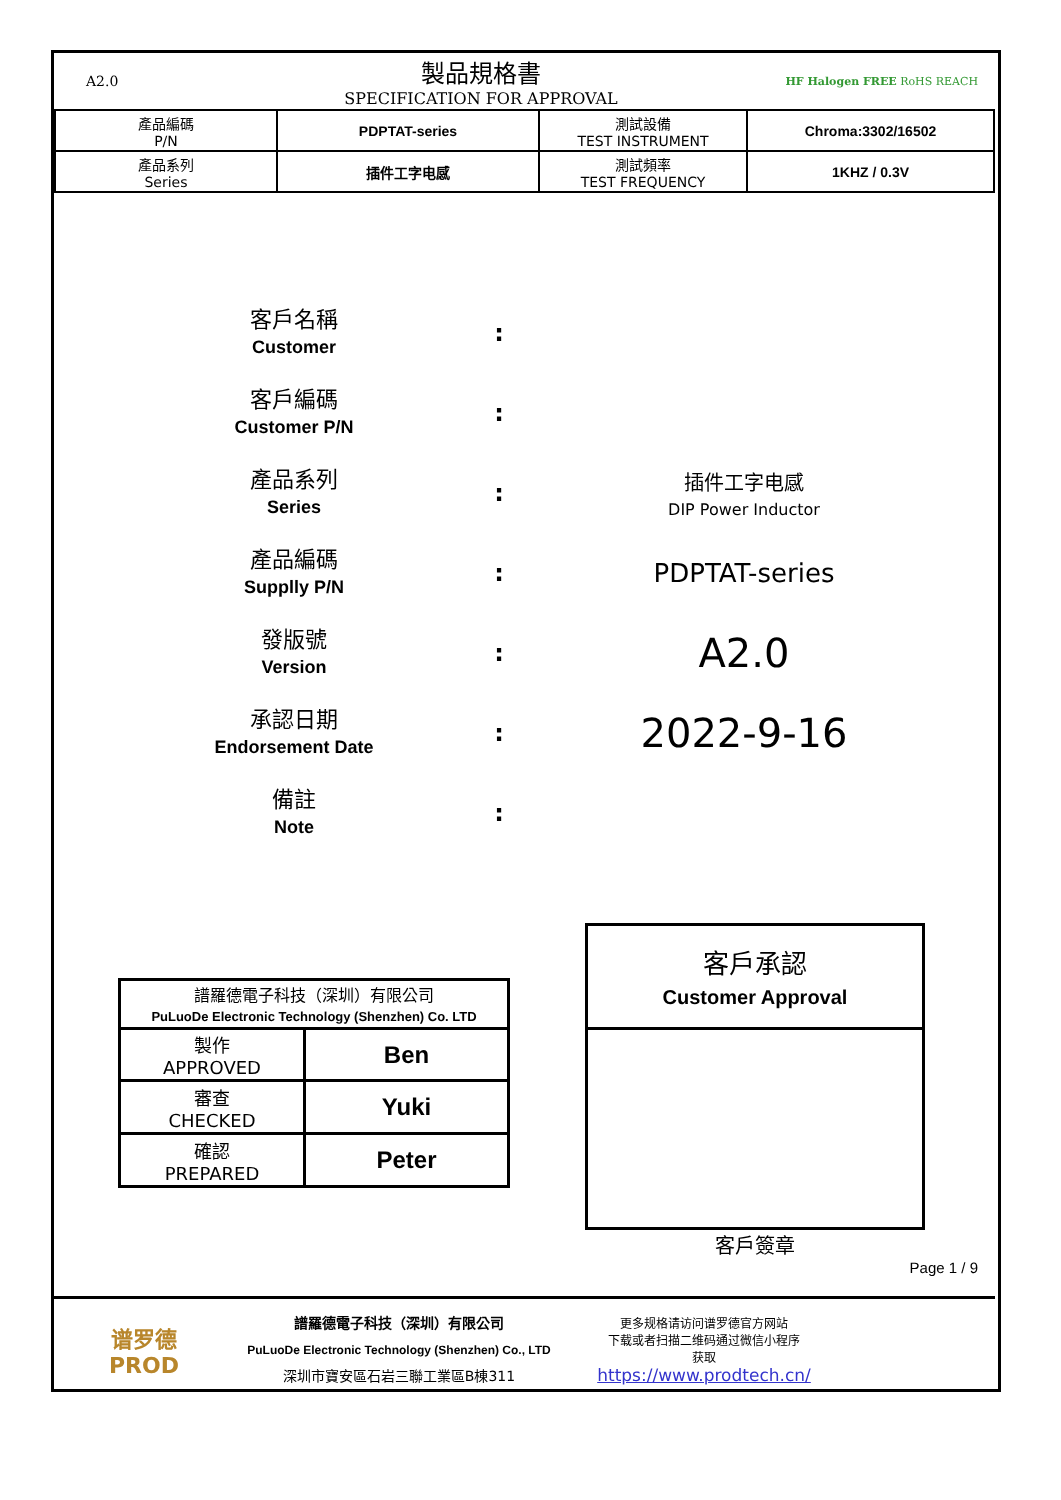A2.0
製品規格書
SPECIFICATION FOR APPROVAL
HF Halogen FREE RoHS REACH
| 產品編碼 P/N | PDPTAT-series | 測試設備 TEST INSTRUMENT | Chroma:3302/16502 |
| 產品系列 Series | 插件工字电感 | 測試頻率 TEST FREQUENCY | 1KHZ / 0.3V |
客戶名稱
Customer
:
客戶編碼
Customer P/N
:
產品系列
Series
:
插件工字电感
DIP Power Inductor
產品編碼
Supplly P/N
: PDPTAT-series
發版號
Version
:
A2.0
承認日期
Endorsement Date
:
2022-9-16
備註
Note
:
| 譜羅德電子科技（深圳）有限公司 PuLuoDe Electronic Technology (Shenzhen) Co. LTD | |
| 製作 APPROVED | Ben |
| 審查 CHECKED | Yuki |
| 確認 PREPARED | Peter |
| 客戶承認 Customer Approval |
客戶簽章
Page 1 / 9
谱罗德
PROD
譜羅德電子科技（深圳）有限公司
PuLuoDe Electronic Technology (Shenzhen) Co., LTD
深圳市寶安區石岩三聯工業區B棟311
更多规格请访问谱罗德官方网站
下载或者扫描二维码通过微信小程序
获取
https://www.prodtech.cn/